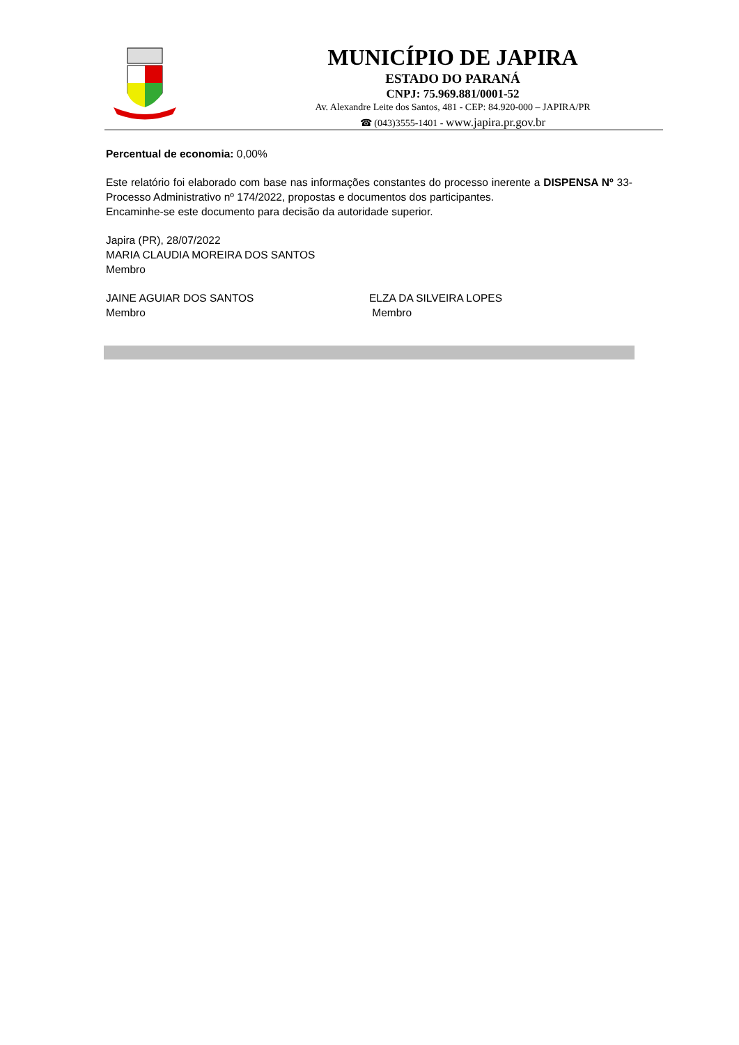MUNICÍPIO DE JAPIRA
ESTADO DO PARANÁ
CNPJ: 75.969.881/0001-52
Av. Alexandre Leite dos Santos, 481 - CEP: 84.920-000 – JAPIRA/PR
☎ (043)3555-1401 - www.japira.pr.gov.br
Percentual de economia: 0,00%
Este relatório foi elaborado com base nas informações constantes do processo inerente a DISPENSA Nº 33-Processo Administrativo nº 174/2022, propostas e documentos dos participantes.
Encaminhe-se este documento para decisão da autoridade superior.
Japira (PR), 28/07/2022
MARIA CLAUDIA MOREIRA DOS SANTOS
Membro
JAINE AGUIAR DOS SANTOS
Membro
ELZA DA SILVEIRA LOPES
Membro